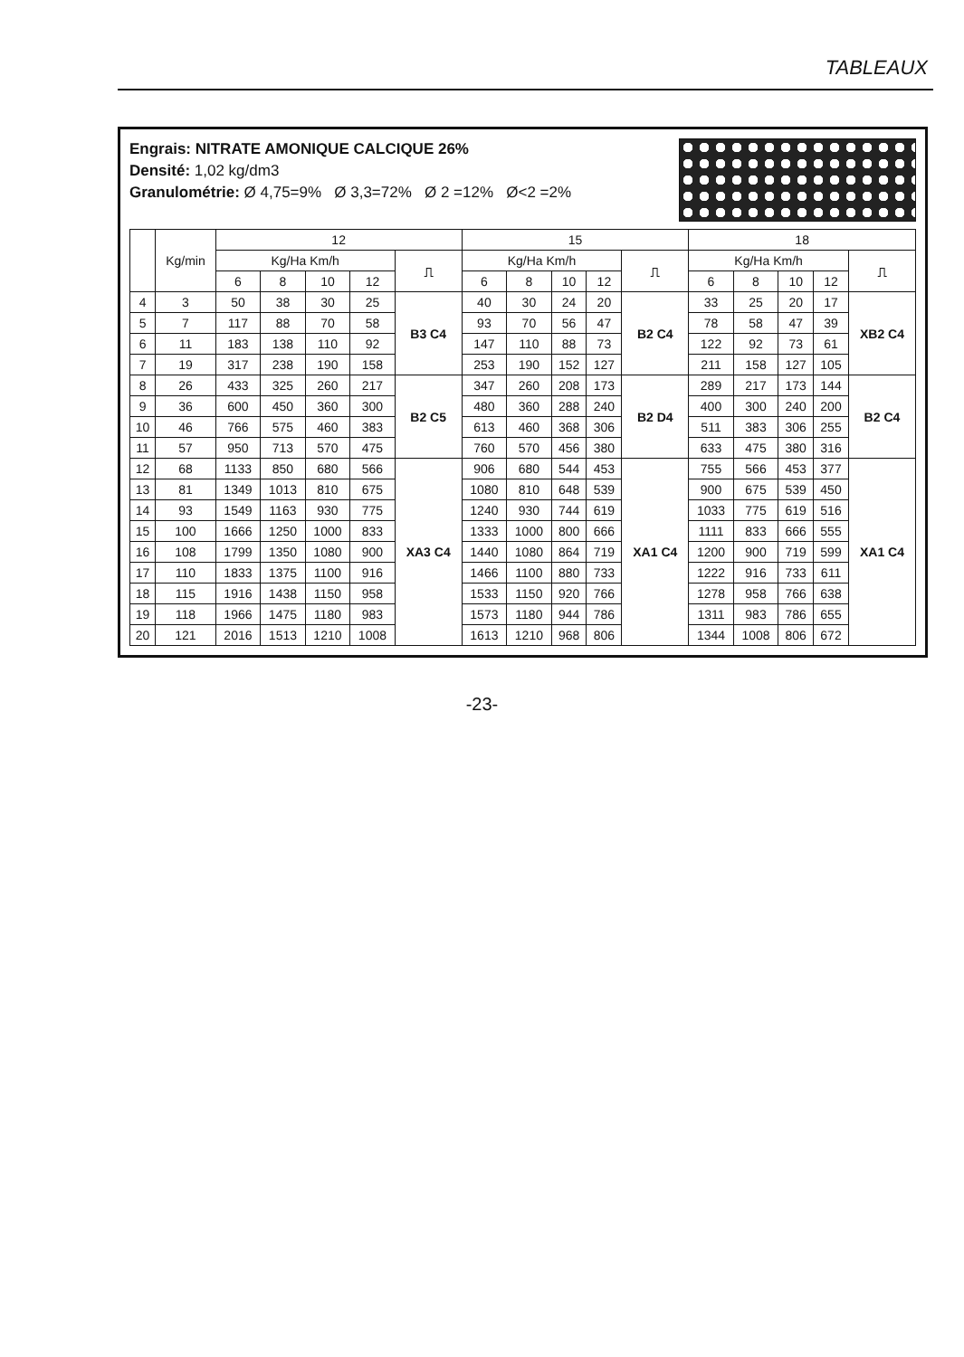TABLEAUX
Engrais: NITRATE AMONIQUE CALCIQUE 26%
Densité: 1,02 kg/dm3
Granulométrie: Ø 4,75=9% Ø 3,3=72% Ø 2 =12% Ø<2 =2%
| | Kg/min | 12 | | | | | 15 | | | | | 18 | | | | |
| --- | --- | --- | --- | --- | --- | --- | --- | --- | --- | --- | --- | --- | --- | --- | --- | --- |
| | | Kg/Ha Km/h | | | | ⎍ | Kg/Ha Km/h | | | | ⎍ | Kg/Ha Km/h | | | | ⎍ |
| | | 6 | 8 | 10 | 12 | | 6 | 8 | 10 | 12 | | 6 | 8 | 10 | 12 | |
| 4 | 3 | 50 | 38 | 30 | 25 | B3 C4 | 40 | 30 | 24 | 20 | B2 C4 | 33 | 25 | 20 | 17 | XB2 C4 |
| 5 | 7 | 117 | 88 | 70 | 58 | | 93 | 70 | 56 | 47 | | 78 | 58 | 47 | 39 | |
| 6 | 11 | 183 | 138 | 110 | 92 | | 147 | 110 | 88 | 73 | | 122 | 92 | 73 | 61 | |
| 7 | 19 | 317 | 238 | 190 | 158 | | 253 | 190 | 152 | 127 | | 211 | 158 | 127 | 105 | |
| 8 | 26 | 433 | 325 | 260 | 217 | B2 C5 | 347 | 260 | 208 | 173 | B2 D4 | 289 | 217 | 173 | 144 | B2 C4 |
| 9 | 36 | 600 | 450 | 360 | 300 | | 480 | 360 | 288 | 240 | | 400 | 300 | 240 | 200 | |
| 10 | 46 | 766 | 575 | 460 | 383 | | 613 | 460 | 368 | 306 | | 511 | 383 | 306 | 255 | |
| 11 | 57 | 950 | 713 | 570 | 475 | | 760 | 570 | 456 | 380 | | 633 | 475 | 380 | 316 | |
| 12 | 68 | 1133 | 850 | 680 | 566 | XA3 C4 | 906 | 680 | 544 | 453 | XA1 C4 | 755 | 566 | 453 | 377 | XA1 C4 |
| 13 | 81 | 1349 | 1013 | 810 | 675 | | 1080 | 810 | 648 | 539 | | 900 | 675 | 539 | 450 | |
| 14 | 93 | 1549 | 1163 | 930 | 775 | | 1240 | 930 | 744 | 619 | | 1033 | 775 | 619 | 516 | |
| 15 | 100 | 1666 | 1250 | 1000 | 833 | | 1333 | 1000 | 800 | 666 | | 1111 | 833 | 666 | 555 | |
| 16 | 108 | 1799 | 1350 | 1080 | 900 | | 1440 | 1080 | 864 | 719 | | 1200 | 900 | 719 | 599 | |
| 17 | 110 | 1833 | 1375 | 1100 | 916 | | 1466 | 1100 | 880 | 733 | | 1222 | 916 | 733 | 611 | |
| 18 | 115 | 1916 | 1438 | 1150 | 958 | | 1533 | 1150 | 920 | 766 | | 1278 | 958 | 766 | 638 | |
| 19 | 118 | 1966 | 1475 | 1180 | 983 | | 1573 | 1180 | 944 | 786 | | 1311 | 983 | 786 | 655 | |
| 20 | 121 | 2016 | 1513 | 1210 | 1008 | | 1613 | 1210 | 968 | 806 | | 1344 | 1008 | 806 | 672 | |
-23-